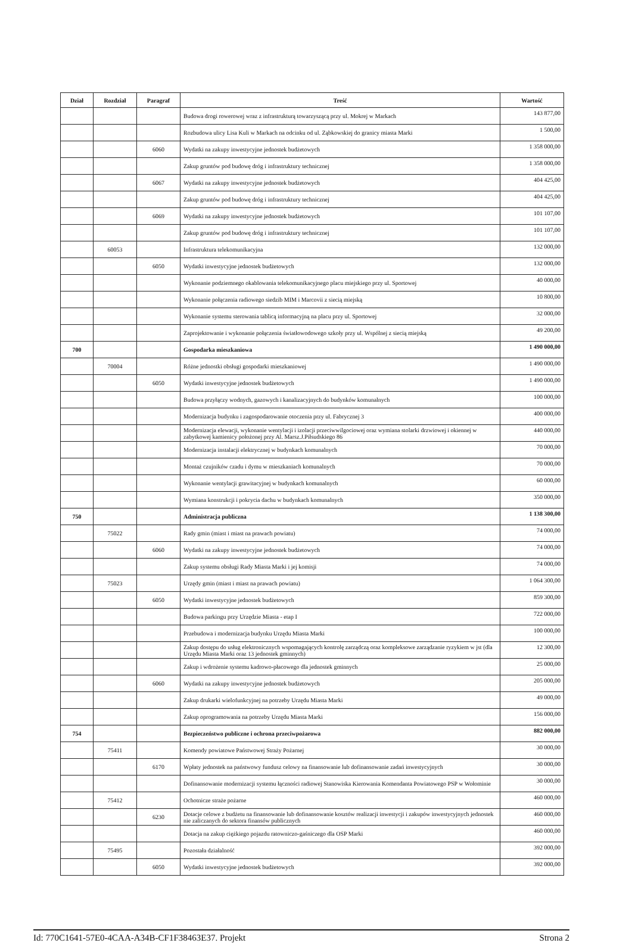| Dział | Rozdział | Paragraf | Treść | Wartość |
| --- | --- | --- | --- | --- |
| | | | Budowa drogi rowerowej wraz z infrastrukturą towarzyszącą przy ul. Mokrej w Markach | 143 877,00 |
| | | | Rozbudowa ulicy Lisa Kuli w Markach na odcinku od ul. Ząbkowskiej do granicy miasta Marki | 1 500,00 |
| | | 6060 | Wydatki na zakupy inwestycyjne jednostek budżetowych | 1 358 000,00 |
| | | | Zakup gruntów pod budowę dróg i infrastruktury technicznej | 1 358 000,00 |
| | | 6067 | Wydatki na zakupy inwestycyjne jednostek budżetowych | 404 425,00 |
| | | | Zakup gruntów pod budowę dróg i infrastruktury technicznej | 404 425,00 |
| | | 6069 | Wydatki na zakupy inwestycyjne jednostek budżetowych | 101 107,00 |
| | | | Zakup gruntów pod budowę dróg i infrastruktury technicznej | 101 107,00 |
| | 60053 | | Infrastruktura telekomunikacyjna | 132 000,00 |
| | | 6050 | Wydatki inwestycyjne jednostek budżetowych | 132 000,00 |
| | | | Wykonanie podziemnego okablowania telekomunikacyjnego placu miejskiego przy ul. Sportowej | 40 000,00 |
| | | | Wykonanie połączenia radiowego siedzib MIM i Marcovii z siecią miejską | 10 800,00 |
| | | | Wykonanie systemu sterowania tablicą informacyjną na placu przy ul. Sportowej | 32 000,00 |
| | | | Zaprojektowanie i wykonanie połączenia światłowodowego szkoły przy ul. Wspólnej z siecią miejską | 49 200,00 |
| 700 | | | Gospodarka mieszkaniowa | 1 490 000,00 |
| | 70004 | | Różne jednostki obsługi gospodarki mieszkaniowej | 1 490 000,00 |
| | | 6050 | Wydatki inwestycyjne jednostek budżetowych | 1 490 000,00 |
| | | | Budowa przyłączy wodnych, gazowych i kanalizacyjnych do budynków komunalnych | 100 000,00 |
| | | | Modernizacja budynku i zagospodarowanie otoczenia przy ul. Fabrycznej 3 | 400 000,00 |
| | | | Modernizacja elewacji, wykonanie wentylacji i izolacji przeciwwilgociowej oraz wymiana stolarki drzwiowej i okiennej w zabytkowej kamienicy położonej przy Al. Marsz.J.Piłsudskiego 86 | 440 000,00 |
| | | | Modernizacja instalacji elektrycznej w budynkach komunalnych | 70 000,00 |
| | | | Montaż czujników czadu i dymu w mieszkaniach komunalnych | 70 000,00 |
| | | | Wykonanie wentylacji grawitacyjnej w budynkach komunalnych | 60 000,00 |
| | | | Wymiana konstrukcji i pokrycia dachu w budynkach komunalnych | 350 000,00 |
| 750 | | | Administracja publiczna | 1 138 300,00 |
| | 75022 | | Rady gmin (miast i miast na prawach powiatu) | 74 000,00 |
| | | 6060 | Wydatki na zakupy inwestycyjne jednostek budżetowych | 74 000,00 |
| | | | Zakup systemu obsługi Rady Miasta Marki i jej komisji | 74 000,00 |
| | 75023 | | Urzędy gmin (miast i miast na prawach powiatu) | 1 064 300,00 |
| | | 6050 | Wydatki inwestycyjne jednostek budżetowych | 859 300,00 |
| | | | Budowa parkingu przy Urzędzie Miasta - etap I | 722 000,00 |
| | | | Przebudowa i modernizacja budynku Urzędu Miasta Marki | 100 000,00 |
| | | | Zakup dostępu do usług elektronicznych wspomagających kontrolę zarządczą oraz kompleksowe zarządzanie ryzykiem w jst (dla Urzędu Miasta Marki oraz 13 jednostek gminnych) | 12 300,00 |
| | | | Zakup i wdrożenie systemu kadrowo-płacowego dla jednostek gminnych | 25 000,00 |
| | | 6060 | Wydatki na zakupy inwestycyjne jednostek budżetowych | 205 000,00 |
| | | | Zakup drukarki wielofunkcyjnej na potrzeby Urzędu Miasta Marki | 49 000,00 |
| | | | Zakup oprogramowania na potrzeby Urzędu Miasta Marki | 156 000,00 |
| 754 | | | Bezpieczeństwo publiczne i ochrona przeciwpożarowa | 882 000,00 |
| | 75411 | | Komendy powiatowe Państwowej Straży Pożarnej | 30 000,00 |
| | | 6170 | Wpłaty jednostek na państwowy fundusz celowy na finansowanie lub dofinansowanie zadań inwestycyjnych | 30 000,00 |
| | | | Dofinansowanie modernizacji systemu łączności radiowej Stanowiska Kierowania Komendanta Powiatowego PSP w Wołominie | 30 000,00 |
| | 75412 | | Ochotnicze straże pożarne | 460 000,00 |
| | | 6230 | Dotacje celowe z budżetu na finansowanie lub dofinansowanie kosztów realizacji inwestycji i zakupów inwestycyjnych jednostek nie zaliczanych do sektora finansów publicznych | 460 000,00 |
| | | | Dotacja na zakup ciężkiego pojazdu ratowniczo-gaśniczego dla OSP Marki | 460 000,00 |
| | 75495 | | Pozostała działalność | 392 000,00 |
| | | 6050 | Wydatki inwestycyjne jednostek budżetowych | 392 000,00 |
Id: 770C1641-57E0-4CAA-A34B-CF1F38463E37. Projekt Strona 2